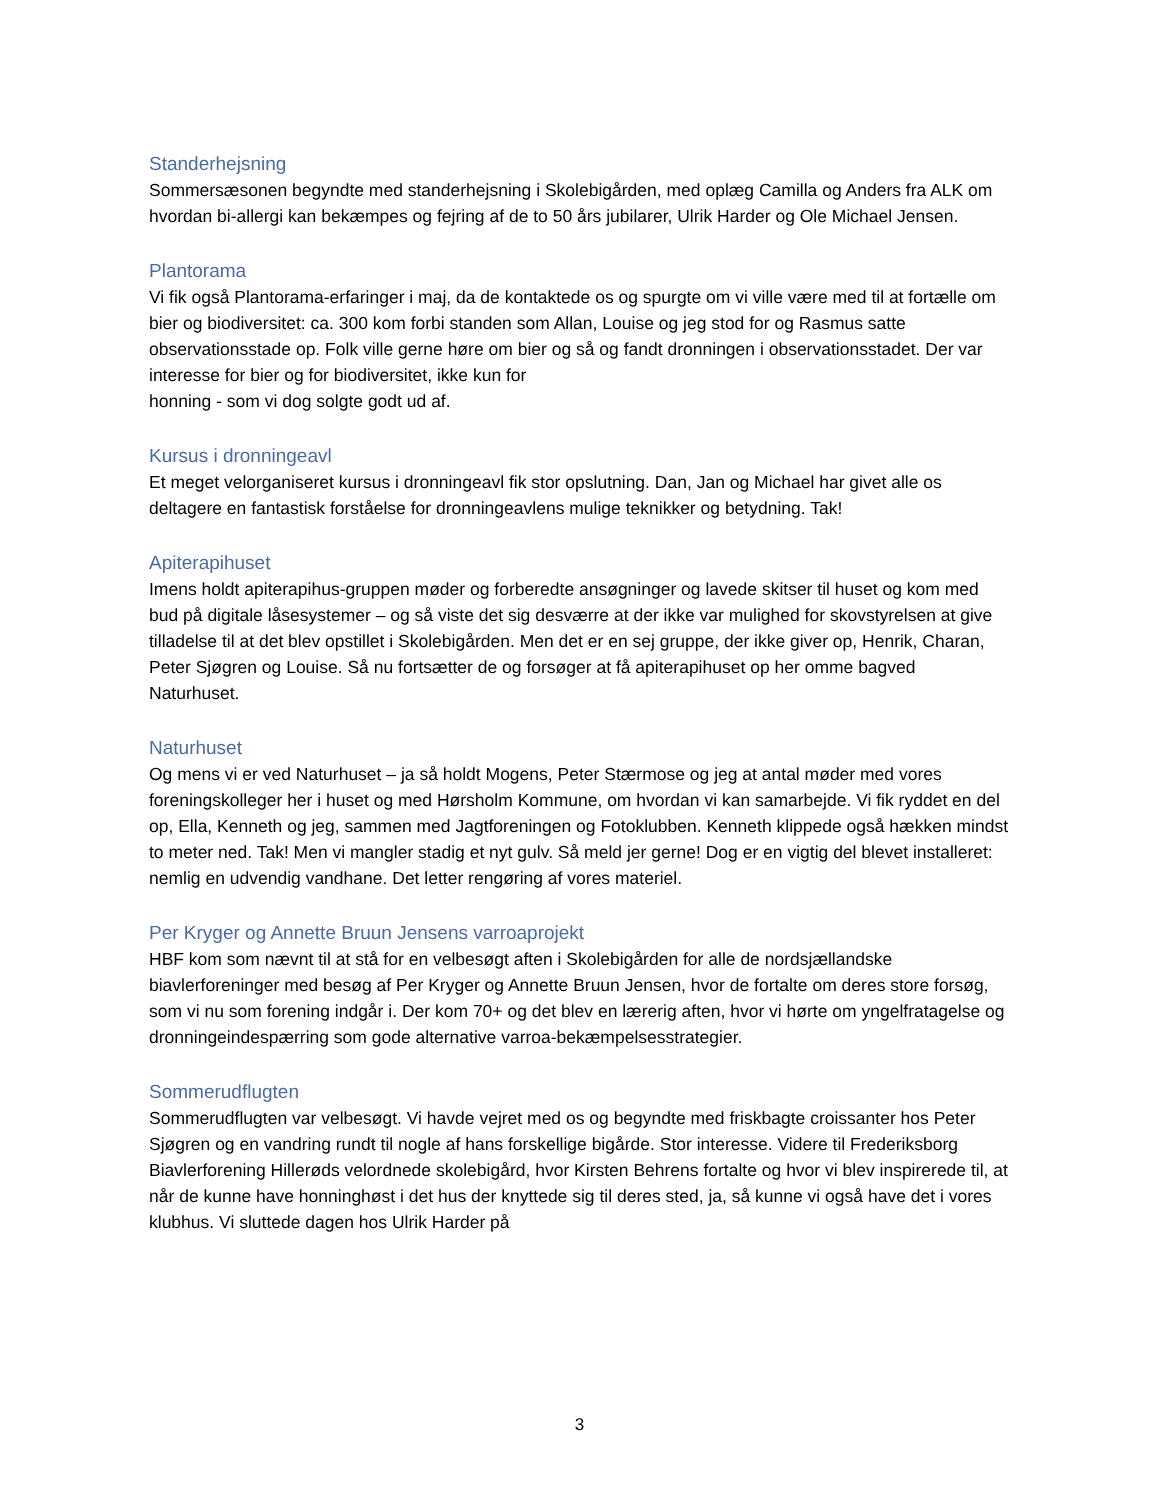Standerhejsning
Sommersæsonen begyndte med standerhejsning i Skolebigården, med oplæg Camilla og Anders fra ALK om hvordan bi-allergi kan bekæmpes og fejring af de to 50 års jubilarer, Ulrik Harder og Ole Michael Jensen.
Plantorama
Vi fik også Plantorama-erfaringer i maj, da de kontaktede os og spurgte om vi ville være med til at fortælle om bier og biodiversitet: ca. 300 kom forbi standen som Allan, Louise og jeg stod for og Rasmus satte observationsstade op. Folk ville gerne høre om bier og så og fandt dronningen i observationsstadet. Der var interesse for bier og for biodiversitet, ikke kun for
honning - som vi dog solgte godt ud af.
Kursus i dronningeavl
Et meget velorganiseret kursus i dronningeavl fik stor opslutning. Dan, Jan og Michael har givet alle os deltagere en fantastisk forståelse for dronningeavlens mulige teknikker og betydning. Tak!
Apiterapihuset
Imens holdt apiterapihus-gruppen møder og forberedte ansøgninger og lavede skitser til huset og kom med bud på digitale låsesystemer – og så viste det sig desværre at der ikke var mulighed for skovstyrelsen at give tilladelse til at det blev opstillet i Skolebigården. Men det er en sej gruppe, der ikke giver op, Henrik, Charan, Peter Sjøgren og Louise. Så nu fortsætter de og forsøger at få apiterapihuset op her omme bagved Naturhuset.
Naturhuset
Og mens vi er ved Naturhuset – ja så holdt Mogens, Peter Stærmose og jeg at antal møder med vores foreningskolleger her i huset og med Hørsholm Kommune, om hvordan vi kan samarbejde. Vi fik ryddet en del op, Ella, Kenneth og jeg, sammen med Jagtforeningen og Fotoklubben. Kenneth klippede også hækken mindst to meter ned. Tak! Men vi mangler stadig et nyt gulv. Så meld jer gerne! Dog er en vigtig del blevet installeret: nemlig en udvendig vandhane. Det letter rengøring af vores materiel.
Per Kryger og Annette Bruun Jensens varroaprojekt
HBF kom som nævnt til at stå for en velbesøgt aften i Skolebigården for alle de nordsjællandske biavlerforeninger med besøg af Per Kryger og Annette Bruun Jensen, hvor de fortalte om deres store forsøg, som vi nu som forening indgår i. Der kom 70+ og det blev en lærerig aften, hvor vi hørte om yngelfratagelse og dronningeindespærring som gode alternative varroa-bekæmpelsesstrategier.
Sommerudflugten
Sommerudflugten var velbesøgt. Vi havde vejret med os og begyndte med friskbagte croissanter hos Peter Sjøgren og en vandring rundt til nogle af hans forskellige bigårde. Stor interesse. Videre til Frederiksborg Biavlerforening Hillerøds velordnede skolebigård, hvor Kirsten Behrens fortalte og hvor vi blev inspirerede til, at når de kunne have honninghøst i det hus der knyttede sig til deres sted, ja, så kunne vi også have det i vores klubhus. Vi sluttede dagen hos Ulrik Harder på
3